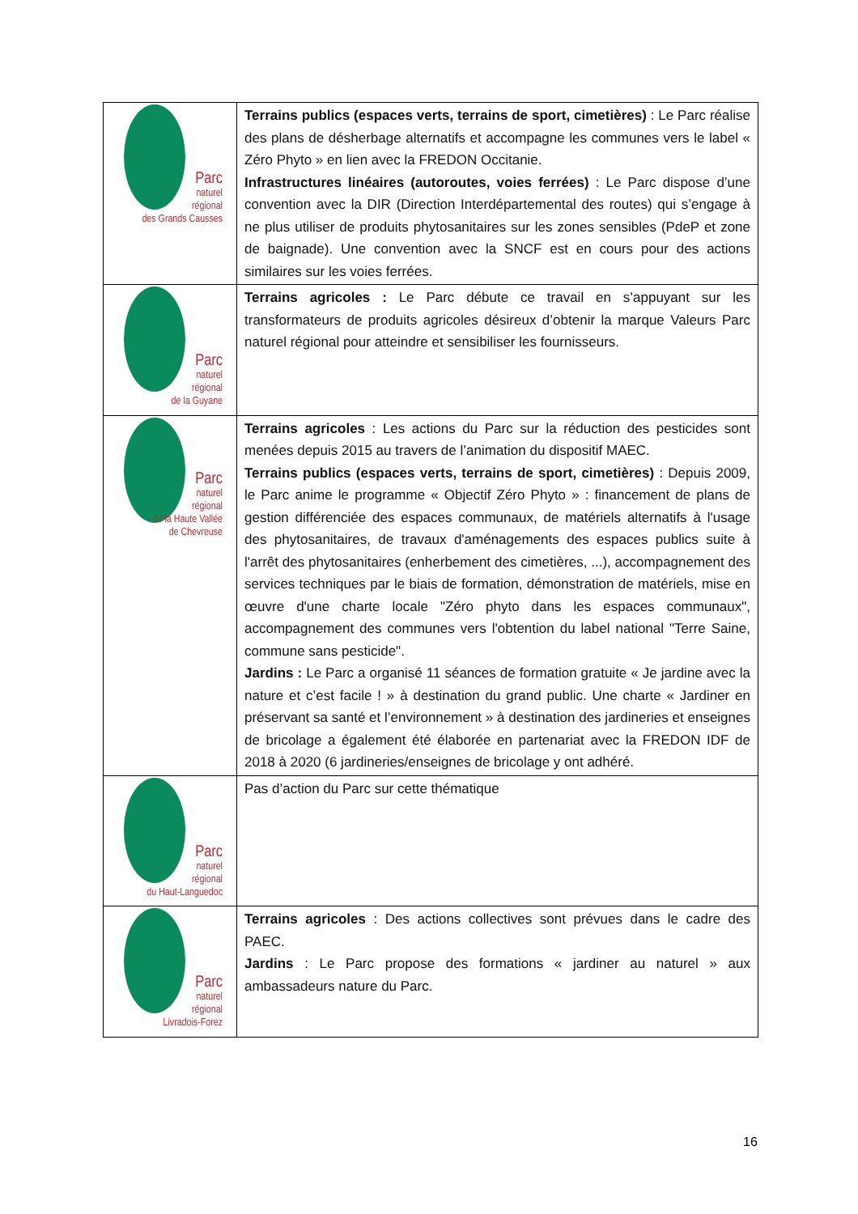| Parc naturel régional des Grands Causses | Terrains publics (espaces verts, terrains de sport, cimetières) : Le Parc réalise des plans de désherbage alternatifs et accompagne les communes vers le label « Zéro Phyto » en lien avec la FREDON Occitanie. Infrastructures linéaires (autoroutes, voies ferrées) : Le Parc dispose d’une convention avec la DIR (Direction Interdépartemental des routes) qui s’engage à ne plus utiliser de produits phytosanitaires sur les zones sensibles (PdeP et zone de baignade). Une convention avec la SNCF est en cours pour des actions similaires sur les voies ferrées. |
| Parc naturel régional de la Guyane | Terrains agricoles : Le Parc débute ce travail en s’appuyant sur les transformateurs de produits agricoles désireux d’obtenir la marque Valeurs Parc naturel régional pour atteindre et sensibiliser les fournisseurs. |
| Parc naturel régional de la Haute Vallée de Chevreuse | Terrains agricoles : Les actions du Parc sur la réduction des pesticides sont menées depuis 2015 au travers de l’animation du dispositif MAEC. Terrains publics (espaces verts, terrains de sport, cimetières) : Depuis 2009, le Parc anime le programme « Objectif Zéro Phyto » : financement de plans de gestion différenciée des espaces communaux, de matériels alternatifs à l'usage des phytosanitaires, de travaux d'aménagements des espaces publics suite à l'arrêt des phytosanitaires (enherbement des cimetières, ...), accompagnement des services techniques par le biais de formation, démonstration de matériels, mise en œuvre d'une charte locale "Zéro phyto dans les espaces communaux", accompagnement des communes vers l'obtention du label national "Terre Saine, commune sans pesticide". Jardins : Le Parc a organisé 11 séances de formation gratuite « Je jardine avec la nature et c’est facile ! » à destination du grand public. Une charte « Jardiner en préservant sa santé et l’environnement » à destination des jardineries et enseignes de bricolage a également été élaborée en partenariat avec la FREDON IDF de 2018 à 2020 (6 jardineries/enseignes de bricolage y ont adhéré. |
| Parc naturel régional du Haut-Languedoc | Pas d’action du Parc sur cette thématique |
| Parc naturel régional Livradois-Forez | Terrains agricoles : Des actions collectives sont prévues dans le cadre des PAEC. Jardins : Le Parc propose des formations « jardiner au naturel » aux ambassadeurs nature du Parc. |
16